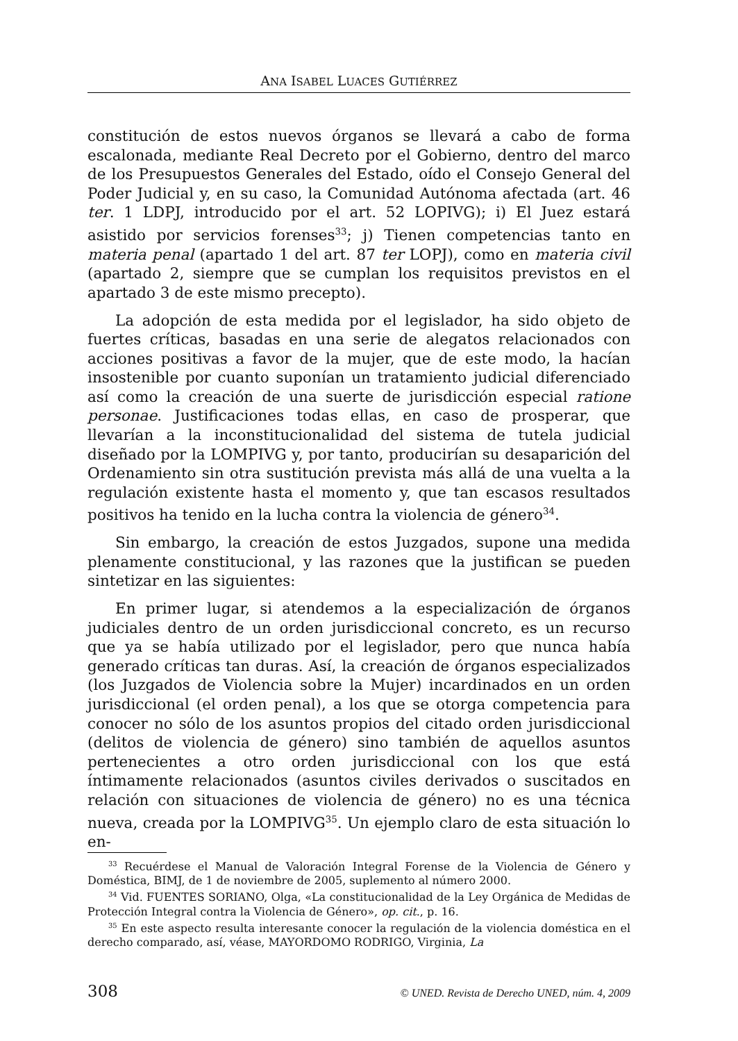ANA ISABEL LUACES GUTIÉRREZ
constitución de estos nuevos órganos se llevará a cabo de forma escalonada, mediante Real Decreto por el Gobierno, dentro del marco de los Presupuestos Generales del Estado, oído el Consejo General del Poder Judicial y, en su caso, la Comunidad Autónoma afectada (art. 46 ter. 1 LDPJ, introducido por el art. 52 LOPIVG); i) El Juez estará asistido por servicios forenses<sup>33</sup>; j) Tienen competencias tanto en materia penal (apartado 1 del art. 87 ter LOPJ), como en materia civil (apartado 2, siempre que se cumplan los requisitos previstos en el apartado 3 de este mismo precepto).
La adopción de esta medida por el legislador, ha sido objeto de fuertes críticas, basadas en una serie de alegatos relacionados con acciones positivas a favor de la mujer, que de este modo, la hacían insostenible por cuanto suponían un tratamiento judicial diferenciado así como la creación de una suerte de jurisdicción especial ratione personae. Justificaciones todas ellas, en caso de prosperar, que llevarían a la inconstitucionalidad del sistema de tutela judicial diseñado por la LOMPIVG y, por tanto, producirían su desaparición del Ordenamiento sin otra sustitución prevista más allá de una vuelta a la regulación existente hasta el momento y, que tan escasos resultados positivos ha tenido en la lucha contra la violencia de género<sup>34</sup>.
Sin embargo, la creación de estos Juzgados, supone una medida plenamente constitucional, y las razones que la justifican se pueden sintetizar en las siguientes:
En primer lugar, si atendemos a la especialización de órganos judiciales dentro de un orden jurisdiccional concreto, es un recurso que ya se había utilizado por el legislador, pero que nunca había generado críticas tan duras. Así, la creación de órganos especializados (los Juzgados de Violencia sobre la Mujer) incardinados en un orden jurisdiccional (el orden penal), a los que se otorga competencia para conocer no sólo de los asuntos propios del citado orden jurisdiccional (delitos de violencia de género) sino también de aquellos asuntos pertenecientes a otro orden jurisdiccional con los que está íntimamente relacionados (asuntos civiles derivados o suscitados en relación con situaciones de violencia de género) no es una técnica nueva, creada por la LOMPIVG<sup>35</sup>. Un ejemplo claro de esta situación lo en-
<sup>33</sup> Recuérdese el Manual de Valoración Integral Forense de la Violencia de Género y Doméstica, BIMJ, de 1 de noviembre de 2005, suplemento al número 2000.
<sup>34</sup> Vid. FUENTES SORIANO, Olga, «La constitucionalidad de la Ley Orgánica de Medidas de Protección Integral contra la Violencia de Género», op. cit., p. 16.
<sup>35</sup> En este aspecto resulta interesante conocer la regulación de la violencia doméstica en el derecho comparado, así, véase, MAYORDOMO RODRIGO, Virginia, La
308 © UNED. Revista de Derecho UNED, núm. 4, 2009